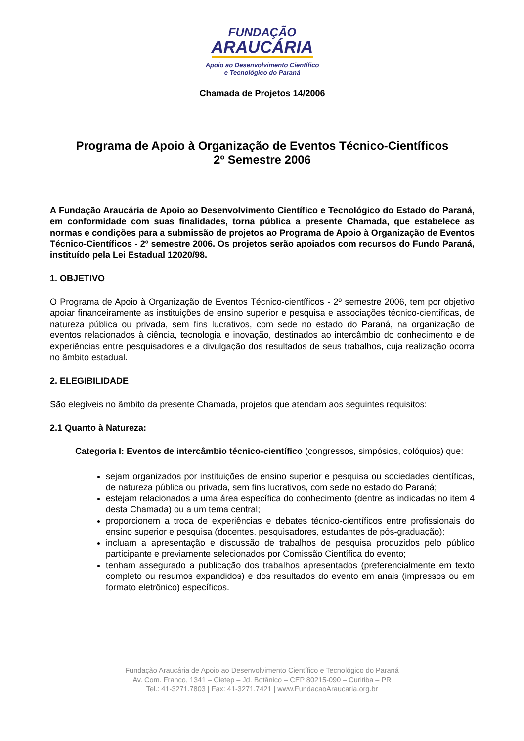FUNDAÇÃO
ARAUCÁRIA
Apoio ao Desenvolvimento Científico
e Tecnológico do Paraná
Chamada de Projetos 14/2006
Programa de Apoio à Organização de Eventos Técnico-Científicos
2º Semestre 2006
A Fundação Araucária de Apoio ao Desenvolvimento Científico e Tecnológico do Estado do Paraná, em conformidade com suas finalidades, torna pública a presente Chamada, que estabelece as normas e condições para a submissão de projetos ao Programa de Apoio à Organização de Eventos Técnico-Científicos - 2º semestre 2006. Os projetos serão apoiados com recursos do Fundo Paraná, instituído pela Lei Estadual 12020/98.
1. OBJETIVO
O Programa de Apoio à Organização de Eventos Técnico-científicos - 2º semestre 2006, tem por objetivo apoiar financeiramente as instituições de ensino superior e pesquisa e associações técnico-científicas, de natureza pública ou privada, sem fins lucrativos, com sede no estado do Paraná, na organização de eventos relacionados à ciência, tecnologia e inovação, destinados ao intercâmbio do conhecimento e de experiências entre pesquisadores e a divulgação dos resultados de seus trabalhos, cuja realização ocorra no âmbito estadual.
2. ELEGIBILIDADE
São elegíveis no âmbito da presente Chamada, projetos que atendam aos seguintes requisitos:
2.1 Quanto à Natureza:
Categoria I: Eventos de intercâmbio técnico-científico (congressos, simpósios, colóquios) que:
sejam organizados por instituições de ensino superior e pesquisa ou sociedades científicas, de natureza pública ou privada, sem fins lucrativos, com sede no estado do Paraná;
estejam relacionados a uma área específica do conhecimento (dentre as indicadas no item 4 desta Chamada) ou a um tema central;
proporcionem a troca de experiências e debates técnico-científicos entre profissionais do ensino superior e pesquisa (docentes, pesquisadores, estudantes de pós-graduação);
incluam a apresentação e discussão de trabalhos de pesquisa produzidos pelo público participante e previamente selecionados por Comissão Científica do evento;
tenham assegurado a publicação dos trabalhos apresentados (preferencialmente em texto completo ou resumos expandidos) e dos resultados do evento em anais (impressos ou em formato eletrônico) específicos.
Fundação Araucária de Apoio ao Desenvolvimento Científico e Tecnológico do Paraná
Av. Com. Franco, 1341 – Cietep – Jd. Botânico – CEP 80215-090 – Curitiba – PR
Tel.: 41-3271.7803 | Fax: 41-3271.7421 | www.FundacaoAraucaria.org.br